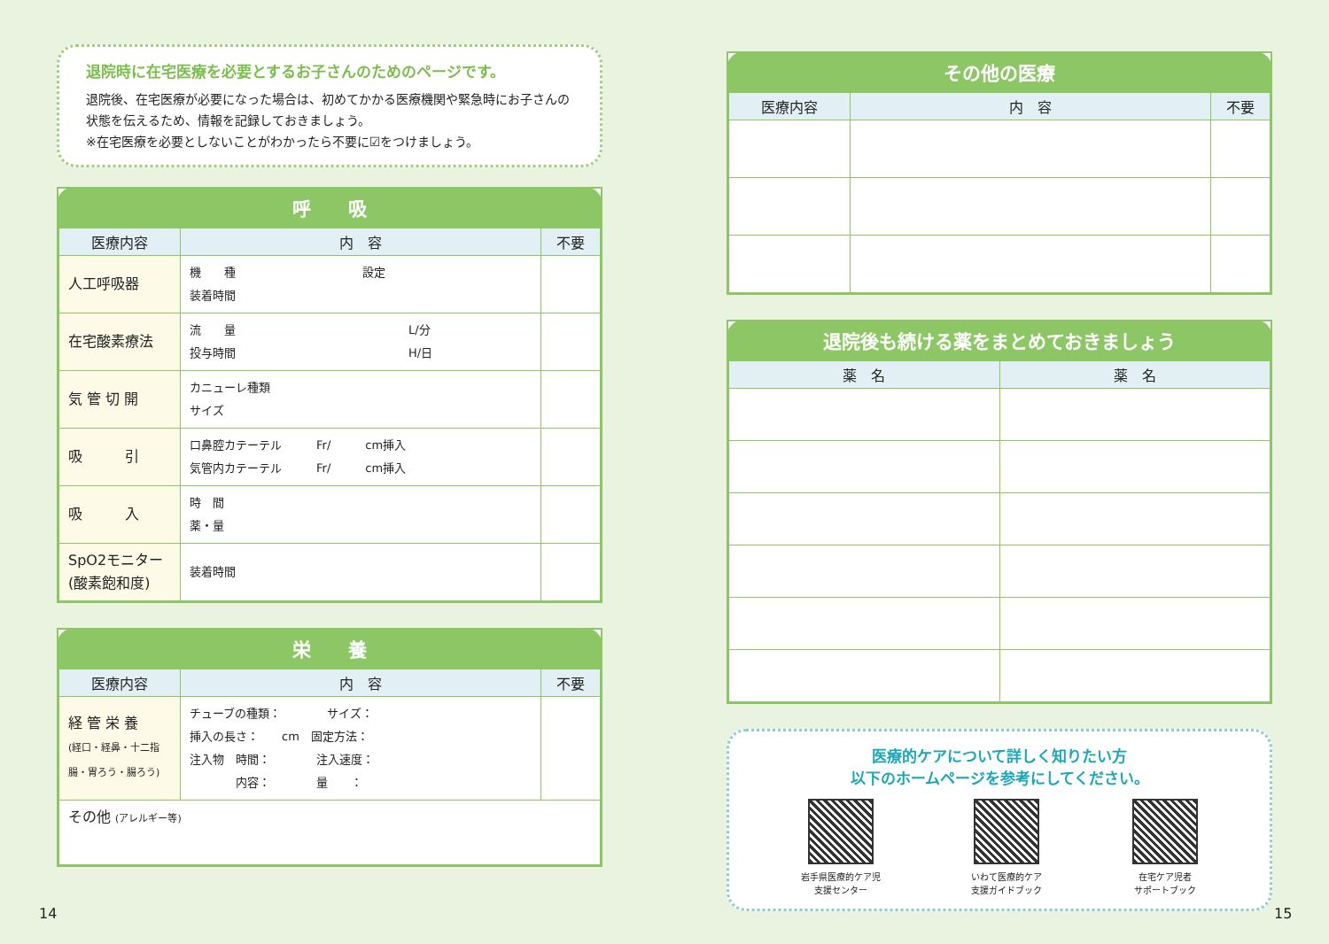退院時に在宅医療を必要とするお子さんのためのページです。
退院後、在宅医療が必要になった場合は、初めてかかる医療機関や緊急時にお子さんの状態を伝えるため、情報を記録しておきましょう。
※在宅医療を必要としないことがわかったら不要に☑をつけましょう。
呼　　吸
| 医療内容 | 内 容 | 不要 |
| --- | --- | --- |
| 人工呼吸器 | 機 種 設定 装着時間 | |
| 在宅酸素療法 | 流 量 L/分 投与時間 H/日 | |
| 気 管 切 開 | カニューレ種類 サイズ | |
| 吸 引 | 口鼻腔カテーテル Fr/ cm挿入 気管内カテーテル Fr/ cm挿入 | |
| 吸 入 | 時 間 薬・量 | |
| SpO2モニター (酸素飽和度) | 装着時間 | |
栄　　養
| 医療内容 | 内 容 | 不要 |
| --- | --- | --- |
| 経 管 栄 養 (経口・経鼻・十二指腸・胃ろう・腸ろう) | チューブの種類： サイズ： 挿入の長さ： cm 固定方法： 注入物 時間： 注入速度： 内容： 量 ： | |
| その他 (アレルギー等) | | |
その他の医療
| 医療内容 | 内 容 | 不要 |
| --- | --- | --- |
退院後も続ける薬をまとめておきましょう
| 薬 名 | 薬 名 |
| --- | --- |
医療的ケアについて詳しく知りたい方
以下のホームページを参考にしてください。
岩手県医療的ケア児
支援センター
いわて医療的ケア
支援ガイドブック
在宅ケア児者
サポートブック
14 15